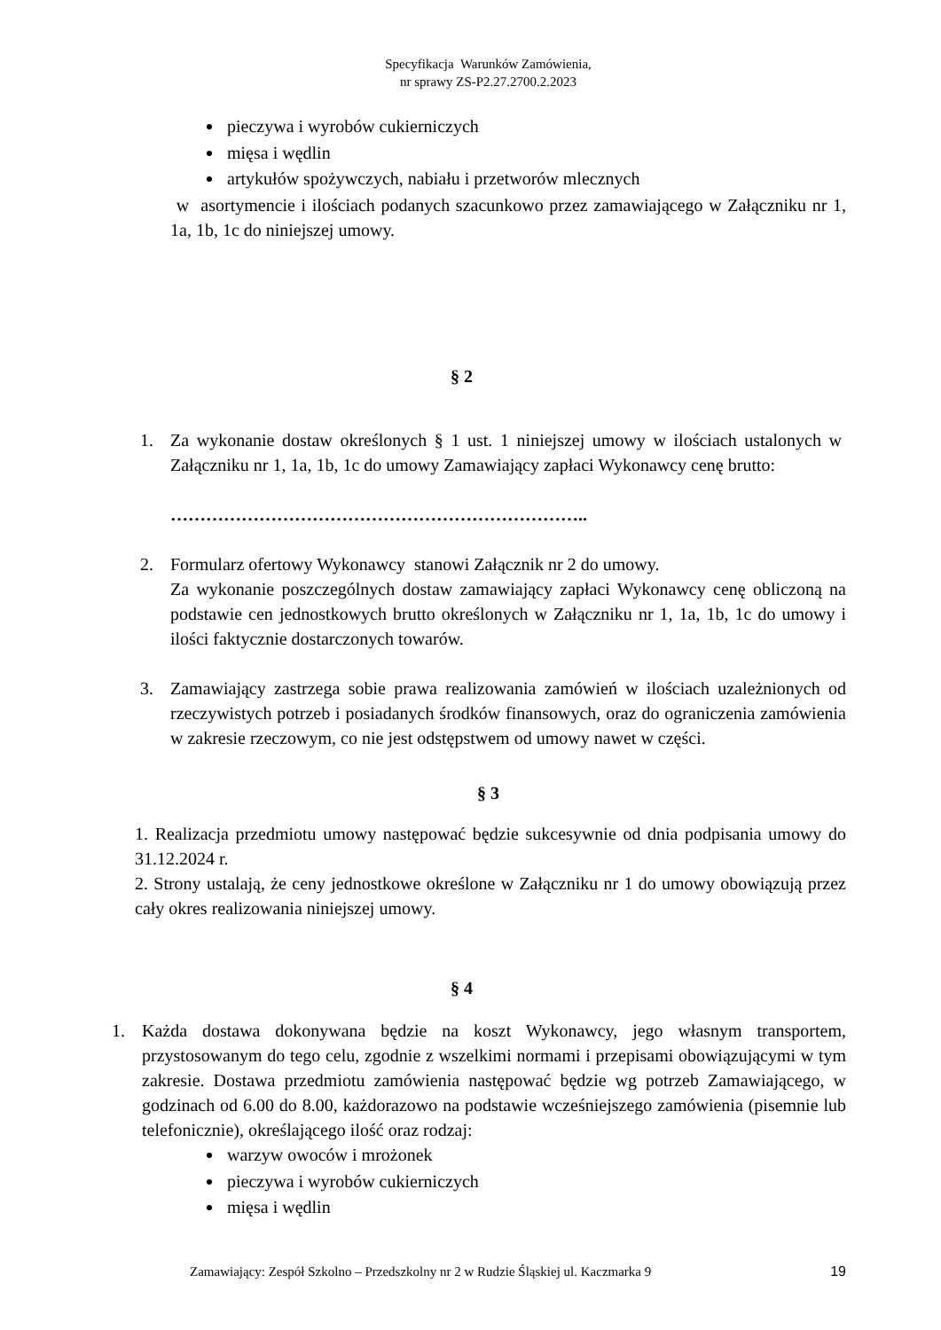Specyfikacja Warunków Zamówienia,
nr sprawy ZS-P2.27.2700.2.2023
pieczywa i wyrobów cukierniczych
mięsa i wędlin
artykułów spożywczych, nabiału i przetworów mlecznych
w asortymencie i ilościach podanych szacunkowo przez zamawiającego w Załączniku nr 1, 1a, 1b, 1c do niniejszej umowy.
§ 2
1. Za wykonanie dostaw określonych § 1 ust. 1 niniejszej umowy w ilościach ustalonych w Załączniku nr 1, 1a, 1b, 1c do umowy Zamawiający zapłaci Wykonawcy cenę brutto:
……………………………………………………………..
2. Formularz ofertowy Wykonawcy stanowi Załącznik nr 2 do umowy.
Za wykonanie poszczególnych dostaw zamawiający zapłaci Wykonawcy cenę obliczoną na podstawie cen jednostkowych brutto określonych w Załączniku nr 1, 1a, 1b, 1c do umowy i ilości faktycznie dostarczonych towarów.
3. Zamawiający zastrzega sobie prawa realizowania zamówień w ilościach uzależnionych od rzeczywistych potrzeb i posiadanych środków finansowych, oraz do ograniczenia zamówienia w zakresie rzeczowym, co nie jest odstępstwem od umowy nawet w części.
§ 3
1. Realizacja przedmiotu umowy następować będzie sukcesywnie od dnia podpisania umowy do 31.12.2024 r.
2. Strony ustalają, że ceny jednostkowe określone w Załączniku nr 1 do umowy obowiązują przez cały okres realizowania niniejszej umowy.
§ 4
1. Każda dostawa dokonywana będzie na koszt Wykonawcy, jego własnym transportem, przystosowanym do tego celu, zgodnie z wszelkimi normami i przepisami obowiązującymi w tym zakresie. Dostawa przedmiotu zamówienia następować będzie wg potrzeb Zamawiającego, w godzinach od 6.00 do 8.00, każdorazowo na podstawie wcześniejszego zamówienia (pisemnie lub telefonicznie), określającego ilość oraz rodzaj:
warzyw owoców i mrożonek
pieczywa i wyrobów cukierniczych
mięsa i wędlin
Zamawiający: Zespół Szkolno – Przedszkolny nr 2 w Rudzie Śląskiej ul. Kaczmarka 9 19